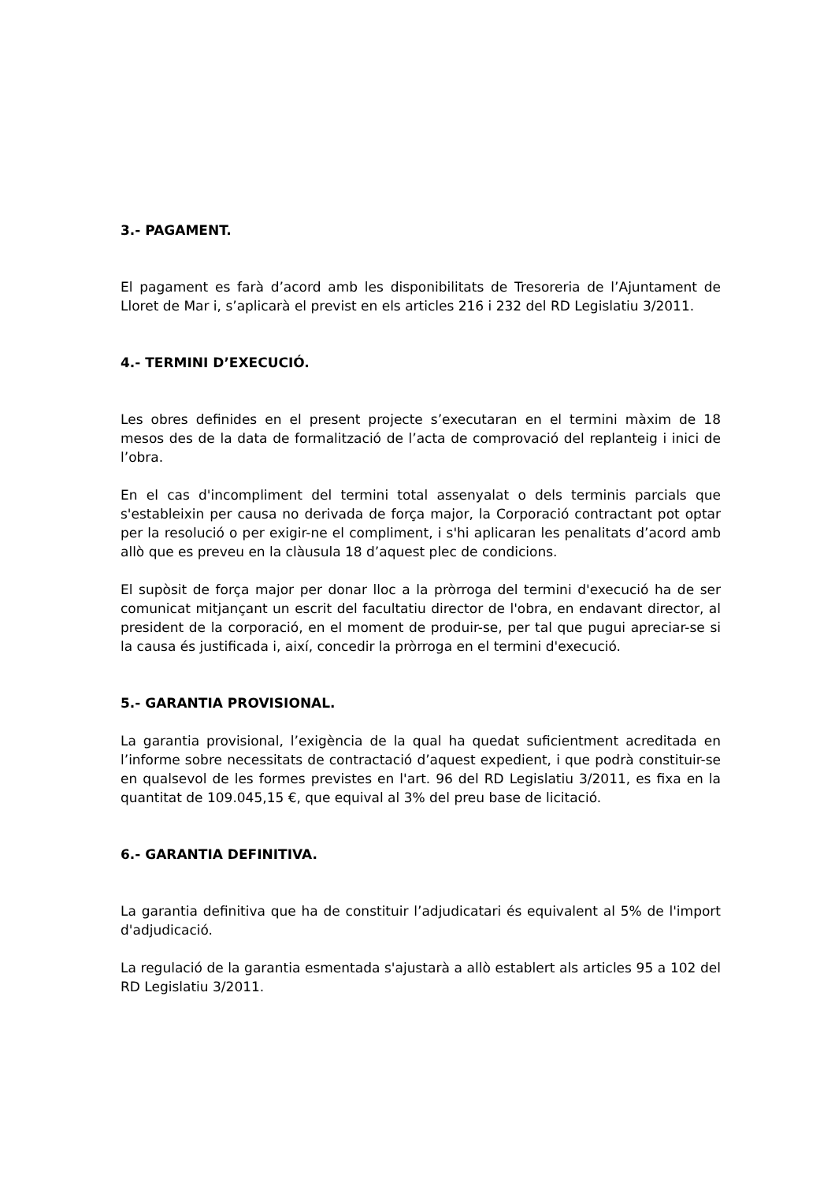3.- PAGAMENT.
El pagament es farà d’acord amb les disponibilitats de Tresoreria de l’Ajuntament de Lloret de Mar i, s’aplicarà el previst en els articles 216 i 232 del RD Legislatiu 3/2011.
4.- TERMINI D’EXECUCIÓ.
Les obres definides en el present projecte s’executaran en el termini màxim de 18 mesos des de la data de formalització de l’acta de comprovació del replanteig i inici de l’obra.
En el cas d'incompliment del termini total assenyalat o dels terminis parcials que s'estableixin per causa no derivada de força major, la Corporació contractant pot optar per la resolució o per exigir-ne el compliment, i s'hi aplicaran les penalitats d’acord amb allò que es preveu en la clàusula 18 d’aquest plec de condicions.
El supòsit de força major per donar lloc a la pròrroga del termini d'execució ha de ser comunicat mitjançant un escrit del facultatiu director de l'obra, en endavant director, al president de la corporació, en el moment de produir-se, per tal que pugui apreciar-se si la causa és justificada i, així, concedir la pròrroga en el termini d'execució.
5.- GARANTIA PROVISIONAL.
La garantia provisional, l’exigència de la qual ha quedat suficientment acreditada en l’informe sobre necessitats de contractació d’aquest expedient, i que podrà constituir-se en qualsevol de les formes previstes en l'art. 96 del RD Legislatiu 3/2011, es fixa en la quantitat de 109.045,15 €, que equival al 3% del preu base de licitació.
6.- GARANTIA DEFINITIVA.
La garantia definitiva que ha de constituir l’adjudicatari és equivalent al 5% de l'import d'adjudicació.
La regulació de la garantia esmentada s'ajustarà a allò establert als articles 95 a 102 del RD Legislatiu 3/2011.